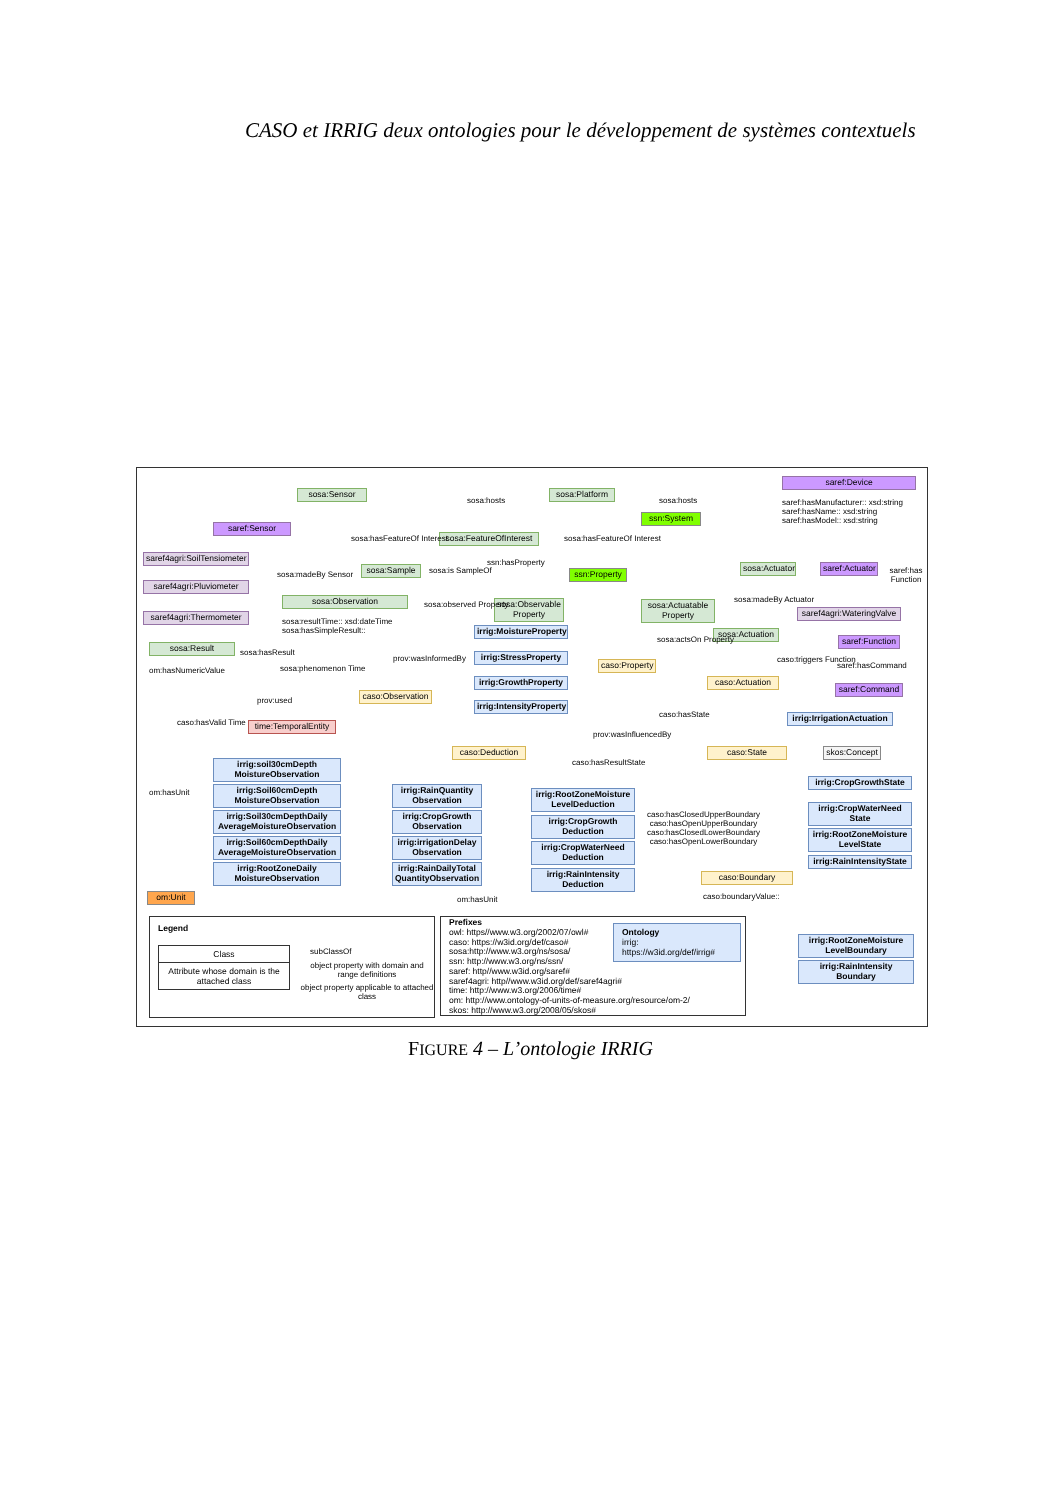CASO et IRRIG deux ontologies pour le développement de systèmes contextuels
saref:Device
saref:hasManufacturer:: xsd:string
saref:hasName:: xsd:string
saref:hasModel:: xsd:string
sosa:Sensor
sosa:Platform
ssn:System
saref:Sensor
saref4agri:SoilTensiometer
saref4agri:Pluviometer
saref4agri:Thermometer
sosa:FeatureOfInterest
sosa:Sample
ssn:Property
sosa:Actuator
saref:Actuator
sosa:Observation
sosa:resultTime:: xsd:dateTime
sosa:hasSimpleResult::
sosa:Observable Property
sosa:Actuatable Property
saref4agri:WateringValve
irrig:MoistureProperty
irrig:StressProperty
irrig:GrowthProperty
irrig:IntensityProperty
sosa:Actuation
saref:Function
sosa:Result
om:hasNumericValue
caso:Property
caso:Actuation
saref:Command
caso:Observation
irrig:IrrigationActuation
time:TemporalEntity
caso:Deduction caso:State
skos:Concept
irrig:soil30cmDepth MoistureObservation
irrig:Soil60cmDepth MoistureObservation
irrig:Soil30cmDepthDaily AverageMoistureObservation
irrig:Soil60cmDepthDaily AverageMoistureObservation
irrig:RootZoneDaily MoistureObservation
irrig:RainQuantity Observation
irrig:CropGrowth Observation
irrig:irrigationDelay Observation
irrig:RainDailyTotal QuantityObservation
irrig:RootZoneMoisture LevelDeduction
irrig:CropGrowth Deduction
irrig:CropWaterNeed Deduction
irrig:RainIntensity Deduction
caso:hasClosedUpperBoundary
caso:hasOpenUpperBoundary
caso:hasClosedLowerBoundary
caso:hasOpenLowerBoundary
irrig:CropGrowthState
irrig:CropWaterNeed State
irrig:RootZoneMoisture LevelState
irrig:RainIntensityState
caso:Boundary
caso:boundaryValue::
om:Unit
sosa:madeBy Sensor
sosa:hosts sosa:hosts
sosa:hasFeatureOf Interest sosa:hasFeatureOf Interest
ssn:hasProperty
sosa:is SampleOf
sosa:observed Property
sosa:madeBy Actuator
saref:has Function
sosa:actsOn Property
sosa:hasResult
sosa:phenomenon Time
prov:wasInformedBy caso:triggers Function
saref:hasCommand
prov:used
caso:hasValid Time
caso:hasState
prov:wasInfluencedBy
caso:hasResultState
om:hasUnit
om:hasUnit
Legend
Class
Attribute whose domain is the attached class
subClassOf
object property with domain and range definitions
object property applicable to attached class
Prefixes
owl: https//www.w3.org/2002/07/owl#
caso: https://w3id.org/def/caso#
sosa:http://www.w3.org/ns/sosa/
ssn: http://www.w3.org/ns/ssn/
saref: http//www.w3id.org/saref#
saref4agri: http//www.w3id.org/def/saref4agri#
time: http://www.w3.org/2006/time#
om: http://www.ontology-of-units-of-measure.org/resource/om-2/
skos: http://www.w3.org/2008/05/skos#
Ontology
irrig: https://w3id.org/def/irrig#
irrig:RootZoneMoisture LevelBoundary
irrig:RainIntensity Boundary
FIGURE 4 – L’ontologie IRRIG